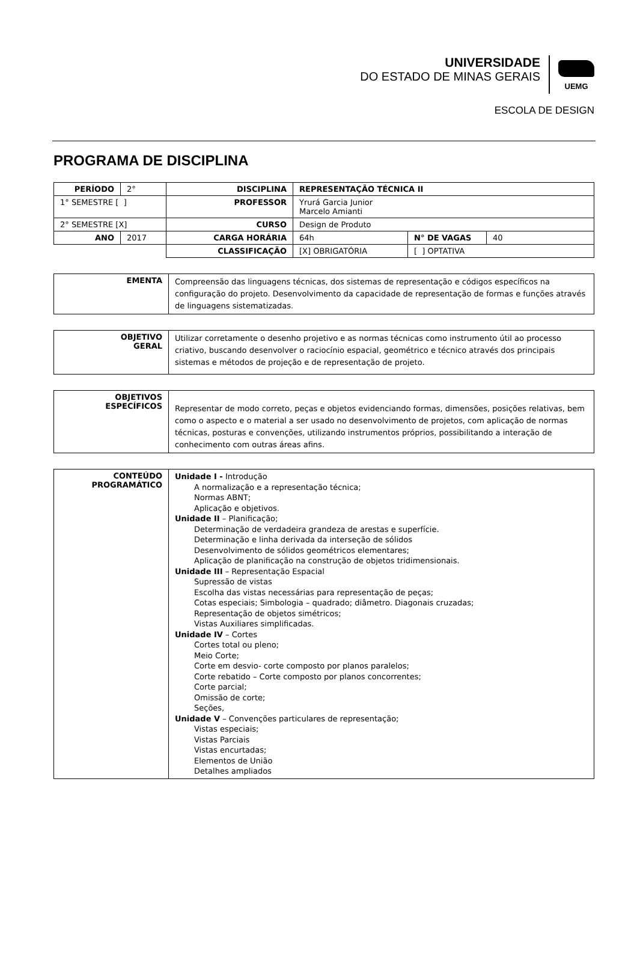UNIVERSIDADE
DO ESTADO DE MINAS GERAIS
UEMG
ESCOLA DE DESIGN
PROGRAMA DE DISCIPLINA
| PERÍODO | 2° | DISCIPLINA | REPRESENTAÇÃO TÉCNICA II | | |
| 1° SEMESTRE [ ] | | PROFESSOR | Yrurá Garcia Junior Marcelo Amianti | | |
| 2° SEMESTRE [X] | | CURSO | Design de Produto | | |
| ANO | 2017 | CARGA HORÁRIA | 64h | N° DE VAGAS | 40 |
| | | CLASSIFICAÇÃO | [X] OBRIGATÓRIA | [ ] OPTATIVA | |
| EMENTA | Compreensão das linguagens técnicas, dos sistemas de representação e códigos específicos na configuração do projeto. Desenvolvimento da capacidade de representação de formas e funções através de linguagens sistematizadas. |
| OBJETIVO GERAL | Utilizar corretamente o desenho projetivo e as normas técnicas como instrumento útil ao processo criativo, buscando desenvolver o raciocínio espacial, geométrico e técnico através dos principais sistemas e métodos de projeção e de representação de projeto. |
| OBJETIVOS ESPECÍFICOS | Representar de modo correto, peças e objetos evidenciando formas, dimensões, posições relativas, bem como o aspecto e o material a ser usado no desenvolvimento de projetos, com aplicação de normas técnicas, posturas e convenções, utilizando instrumentos próprios, possibilitando a interação de conhecimento com outras áreas afins. |
| CONTEÚDO PROGRAMÁTICO | Unidade I - Introdução A normalização e a representação técnica; Normas ABNT; Aplicação e objetivos. Unidade II – Planificação; Determinação de verdadeira grandeza de arestas e superfície. Determinação e linha derivada da interseção de sólidos Desenvolvimento de sólidos geométricos elementares; Aplicação de planificação na construção de objetos tridimensionais. Unidade III – Representação Espacial Supressão de vistas Escolha das vistas necessárias para representação de peças; Cotas especiais; Simbologia – quadrado; diâmetro. Diagonais cruzadas; Representação de objetos simétricos; Vistas Auxiliares simplificadas. Unidade IV – Cortes Cortes total ou pleno; Meio Corte; Corte em desvio- corte composto por planos paralelos; Corte rebatido – Corte composto por planos concorrentes; Corte parcial; Omissão de corte; Seções, Unidade V – Convenções particulares de representação; Vistas especiais; Vistas Parciais Vistas encurtadas; Elementos de União Detalhes ampliados |